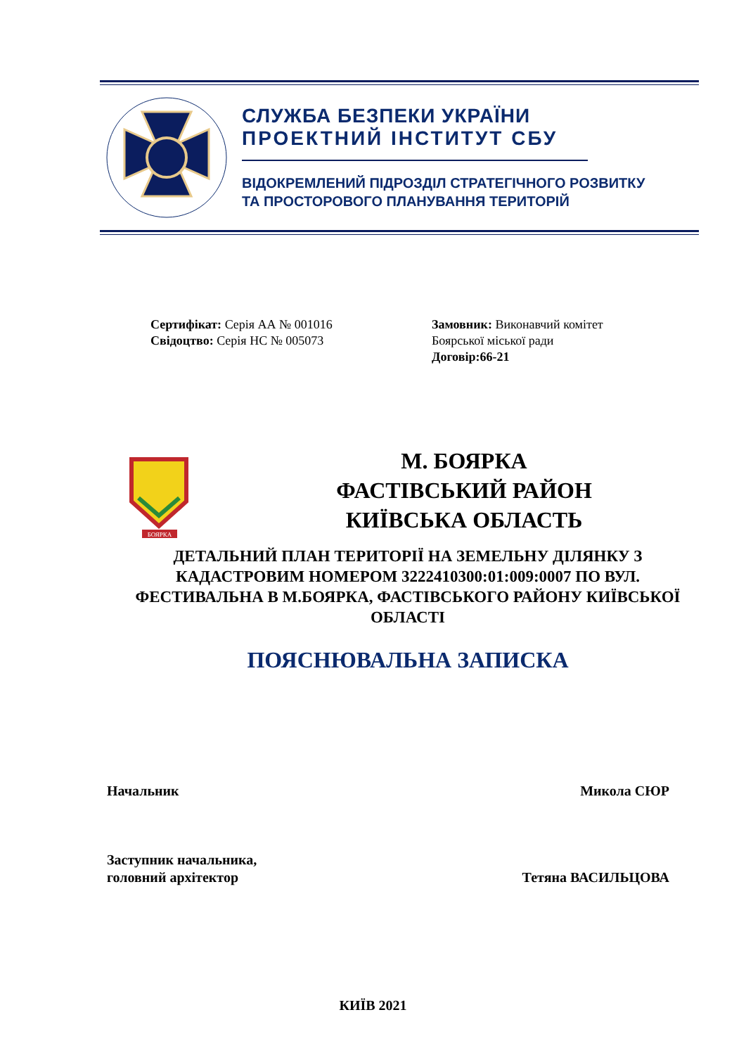СЛУЖБА БЕЗПЕКИ УКРАЇНИ
ПРОЕКТНИЙ ІНСТИТУТ СБУ
ВІДОКРЕМЛЕНИЙ ПІДРОЗДІЛ СТРАТЕГІЧНОГО РОЗВИТКУ
ТА ПРОСТОРОВОГО ПЛАНУВАННЯ ТЕРИТОРІЙ
Сертифікат: Серія АА № 001016
Свідоцтво: Серія НС № 005073
Замовник: Виконавчий комітет Боярської міської ради
Договір:66-21
БОЯРКА
М. БОЯРКА
ФАСТІВСЬКИЙ РАЙОН
КИЇВСЬКА ОБЛАСТЬ
ДЕТАЛЬНИЙ ПЛАН ТЕРИТОРІЇ НА ЗЕМЕЛЬНУ ДІЛЯНКУ З КАДАСТРОВИМ НОМЕРОМ 3222410300:01:009:0007 ПО ВУЛ. ФЕСТИВАЛЬНА В М.БОЯРКА, ФАСТІВСЬКОГО РАЙОНУ КИЇВСЬКОЇ ОБЛАСТІ
ПОЯСНЮВАЛЬНА ЗАПИСКА
Начальник
Микола СЮР
Заступник начальника,
головний архітектор
Тетяна ВАСИЛЬЦОВА
КИЇВ 2021